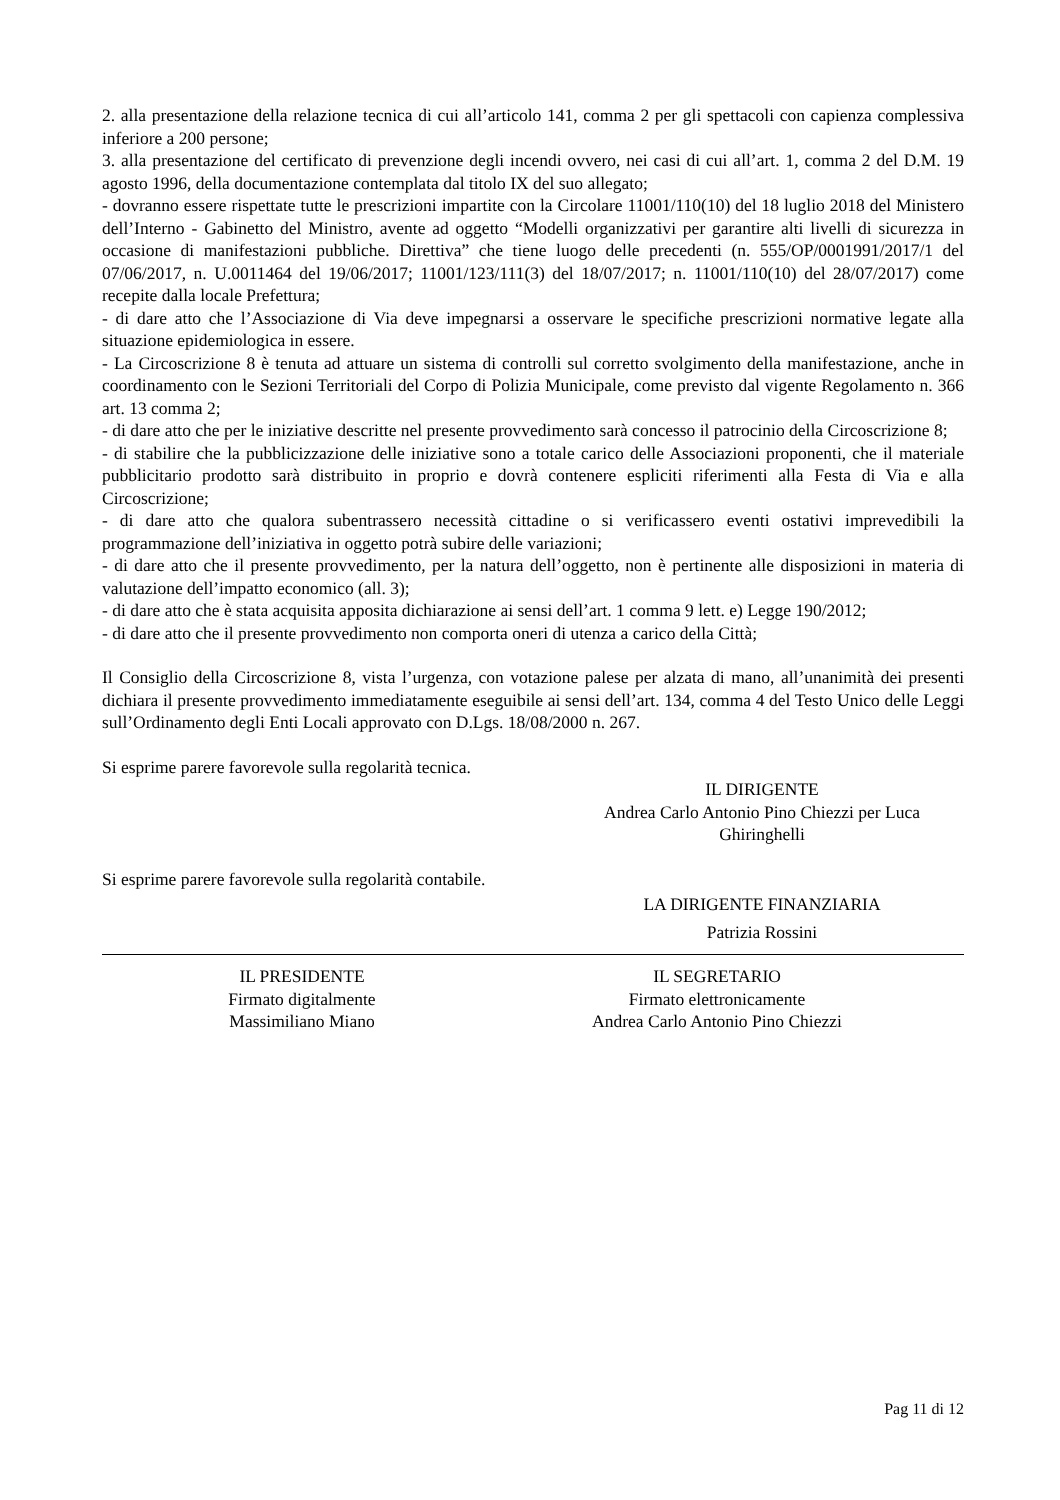2. alla presentazione della relazione tecnica di cui all’articolo 141, comma 2 per gli spettacoli con capienza complessiva inferiore a 200 persone;
3. alla presentazione del certificato di prevenzione degli incendi ovvero, nei casi di cui all’art. 1, comma 2 del D.M. 19 agosto 1996, della documentazione contemplata dal titolo IX del suo allegato;
- dovranno essere rispettate tutte le prescrizioni impartite con la Circolare 11001/110(10) del 18 luglio 2018 del Ministero dell’Interno - Gabinetto del Ministro, avente ad oggetto “Modelli organizzativi per garantire alti livelli di sicurezza in occasione di manifestazioni pubbliche. Direttiva” che tiene luogo delle precedenti (n. 555/OP/0001991/2017/1 del 07/06/2017, n. U.0011464 del 19/06/2017; 11001/123/111(3) del 18/07/2017; n. 11001/110(10) del 28/07/2017) come recepite dalla locale Prefettura;
- di dare atto che l’Associazione di Via deve impegnarsi a osservare le specifiche prescrizioni normative legate alla situazione epidemiologica in essere.
- La Circoscrizione 8 è tenuta ad attuare un sistema di controlli sul corretto svolgimento della manifestazione, anche in coordinamento con le Sezioni Territoriali del Corpo di Polizia Municipale, come previsto dal vigente Regolamento n. 366 art. 13 comma 2;
- di dare atto che per le iniziative descritte nel presente provvedimento sarà concesso il patrocinio della Circoscrizione 8;
- di stabilire che la pubblicizzazione delle iniziative sono a totale carico delle Associazioni proponenti, che il materiale pubblicitario prodotto sarà distribuito in proprio e dovrà contenere espliciti riferimenti alla Festa di Via e alla Circoscrizione;
- di dare atto che qualora subentrassero necessità cittadine o si verificassero eventi ostativi imprevedibili la programmazione dell’iniziativa in oggetto potrà subire delle variazioni;
- di dare atto che il presente provvedimento, per la natura dell’oggetto, non è pertinente alle disposizioni in materia di valutazione dell’impatto economico (all. 3);
- di dare atto che è stata acquisita apposita dichiarazione ai sensi dell’art. 1 comma 9 lett. e) Legge 190/2012;
- di dare atto che il presente provvedimento non comporta oneri di utenza a carico della Città;
Il Consiglio della Circoscrizione 8, vista l’urgenza, con votazione palese per alzata di mano, all’unanimità dei presenti dichiara il presente provvedimento immediatamente eseguibile ai sensi dell’art. 134, comma 4 del Testo Unico delle Leggi sull’Ordinamento degli Enti Locali approvato con D.Lgs. 18/08/2000 n. 267.
Si esprime parere favorevole sulla regolarità tecnica.
IL DIRIGENTE
Andrea Carlo Antonio Pino Chiezzi per Luca
Ghiringhelli
Si esprime parere favorevole sulla regolarità contabile.
LA DIRIGENTE FINANZIARIA
Patrizia Rossini
IL PRESIDENTE
Firmato digitalmente
Massimiliano Miano
IL SEGRETARIO
Firmato elettronicamente
Andrea Carlo Antonio Pino Chiezzi
Pag 11 di 12